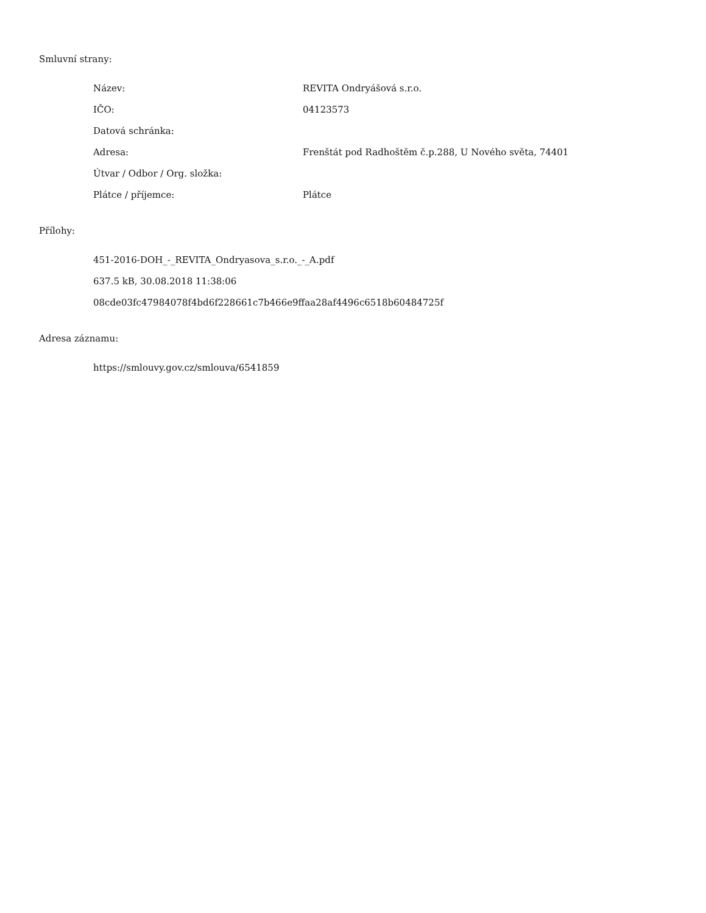Smluvní strany:
| Název: | REVITA Ondryášová s.r.o. |
| IČO: | 04123573 |
| Datová schránka: | |
| Adresa: | Frenštát pod Radhoštěm č.p.288, U Nového světa, 74401 |
| Útvar / Odbor / Org. složka: | |
| Plátce / příjemce: | Plátce |
Přílohy:
451-2016-DOH_-_REVITA_Ondryasova_s.r.o._-_A.pdf
637.5 kB, 30.08.2018 11:38:06
08cde03fc47984078f4bd6f228661c7b466e9ffaa28af4496c6518b60484725f
Adresa záznamu:
https://smlouvy.gov.cz/smlouva/6541859